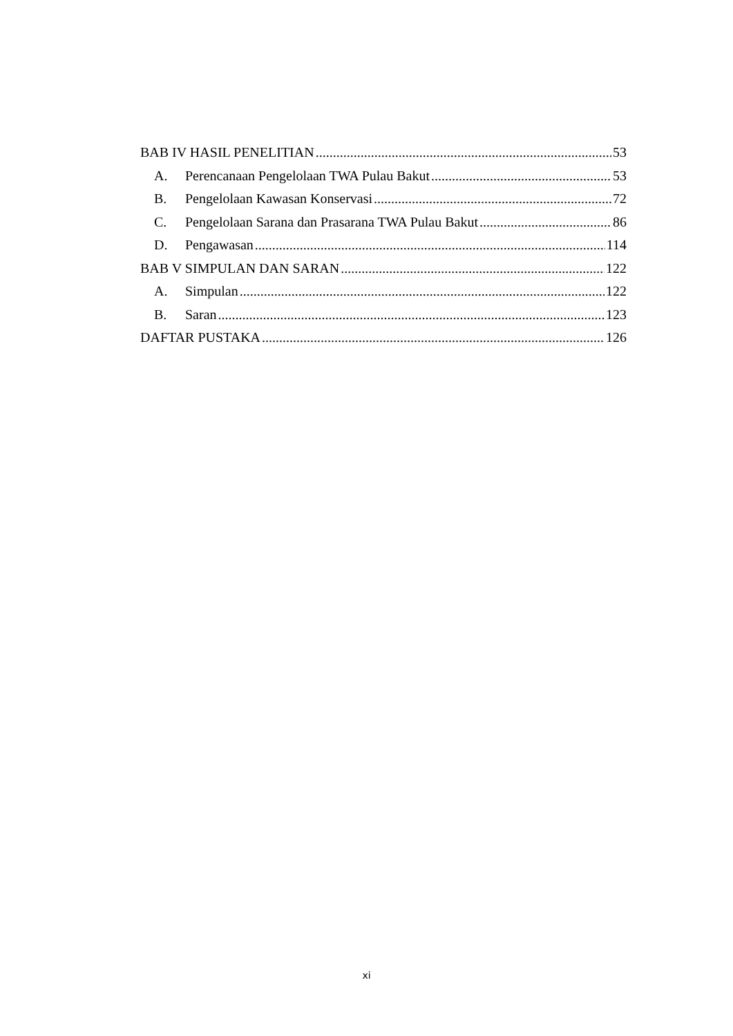BAB IV HASIL PENELITIAN 53
A. Perencanaan Pengelolaan TWA Pulau Bakut 53
B. Pengelolaan Kawasan Konservasi 72
C. Pengelolaan Sarana dan Prasarana TWA Pulau Bakut 86
D. Pengawasan 114
BAB V SIMPULAN DAN SARAN 122
A. Simpulan 122
B. Saran 123
DAFTAR PUSTAKA 126
xi